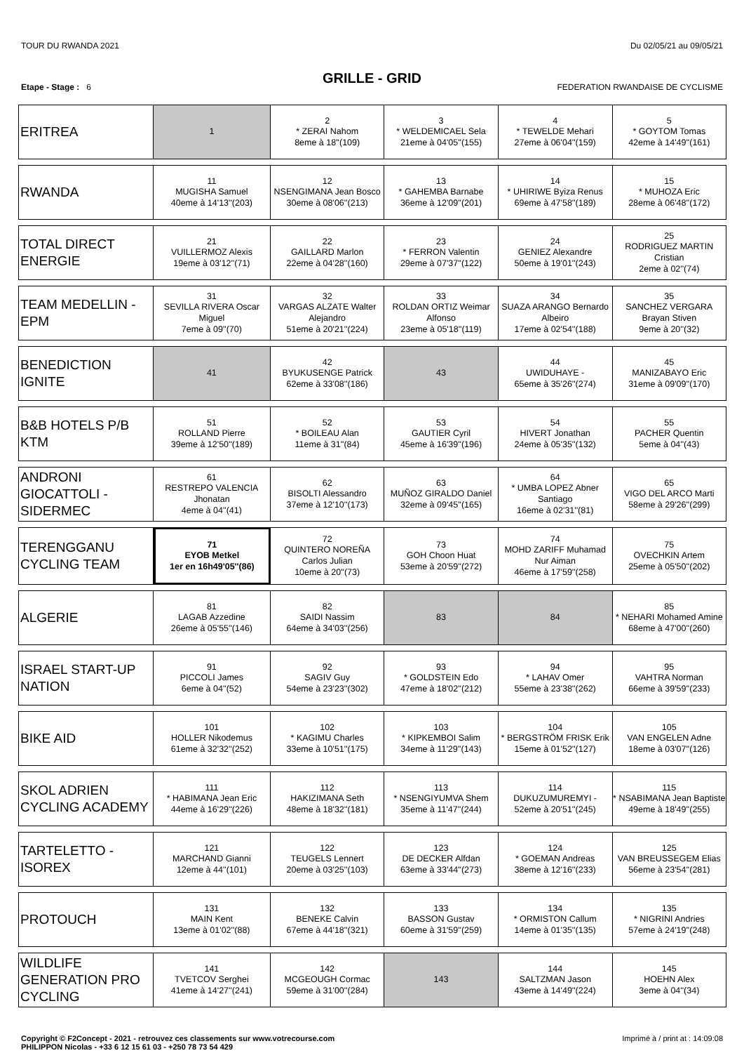TOUR DU RWANDA 2021 Du 02/05/21 au 09/05/21
GRILLE - GRID
Etape - Stage : 6 FEDERATION RWANDAISE DE CYCLISME
| ERITREA | 1 | 2 * ZERAI Nahom 8eme à 18''(109) | 3 * WELDEMICAEL Sela 21eme à 04'05''(155) | 4 * TEWELDE Mehari 27eme à 06'04''(159) | 5 * GOYTOM Tomas 42eme à 14'49''(161) |
| RWANDA | 11 MUGISHA Samuel 40eme à 14'13''(203) | 12 NSENGIMANA Jean Bosco 30eme à 08'06''(213) | 13 * GAHEMBA Barnabe 36eme à 12'09''(201) | 14 * UHIRIWE Byiza Renus 69eme à 47'58''(189) | 15 * MUHOZA Eric 28eme à 06'48''(172) |
| TOTAL DIRECT ENERGIE | 21 VUILLERMOZ Alexis 19eme à 03'12''(71) | 22 GAILLARD Marlon 22eme à 04'28''(160) | 23 * FERRON Valentin 29eme à 07'37''(122) | 24 GENIEZ Alexandre 50eme à 19'01''(243) | 25 RODRIGUEZ MARTIN Cristian 2eme à 02''(74) |
| TEAM MEDELLIN - EPM | 31 SEVILLA RIVERA Oscar Miguel 7eme à 09''(70) | 32 VARGAS ALZATE Walter Alejandro 51eme à 20'21''(224) | 33 ROLDAN ORTIZ Weimar Alfonso 23eme à 05'18''(119) | 34 SUAZA ARANGO Bernardo Albeiro 17eme à 02'54''(188) | 35 SANCHEZ VERGARA Brayan Stiven 9eme à 20''(32) |
| BENEDICTION IGNITE | 41 | 42 BYUKUSENGE Patrick 62eme à 33'08''(186) | 43 | 44 UWIDUHAYE - 65eme à 35'26''(274) | 45 MANIZABAYO Eric 31eme à 09'09''(170) |
| B&B HOTELS P/B KTM | 51 ROLLAND Pierre 39eme à 12'50''(189) | 52 * BOILEAU Alan 11eme à 31''(84) | 53 GAUTIER Cyril 45eme à 16'39''(196) | 54 HIVERT Jonathan 24eme à 05'35''(132) | 55 PACHER Quentin 5eme à 04''(43) |
| ANDRONI GIOCATTOLI - SIDERMEC | 61 RESTREPO VALENCIA Jhonatan 4eme à 04''(41) | 62 BISOLTI Alessandro 37eme à 12'10''(173) | 63 MUÑOZ GIRALDO Daniel 32eme à 09'45''(165) | 64 * UMBA LOPEZ Abner Santiago 16eme à 02'31''(81) | 65 VIGO DEL ARCO Marti 58eme à 29'26''(299) |
| TERENGGANU CYCLING TEAM | 71 EYOB Metkel 1er en 16h49'05''(86) | 72 QUINTERO NOREÑA Carlos Julian 10eme à 20''(73) | 73 GOH Choon Huat 53eme à 20'59''(272) | 74 MOHD ZARIFF Muhamad Nur Aiman 46eme à 17'59''(258) | 75 OVECHKIN Artem 25eme à 05'50''(202) |
| ALGERIE | 81 LAGAB Azzedine 26eme à 05'55''(146) | 82 SAIDI Nassim 64eme à 34'03''(256) | 83 | 84 | 85 * NEHARI Mohamed Amine 68eme à 47'00''(260) |
| ISRAEL START-UP NATION | 91 PICCOLI James 6eme à 04''(52) | 92 SAGIV Guy 54eme à 23'23''(302) | 93 * GOLDSTEIN Edo 47eme à 18'02''(212) | 94 * LAHAV Omer 55eme à 23'38''(262) | 95 VAHTRA Norman 66eme à 39'59''(233) |
| BIKE AID | 101 HOLLER Nikodemus 61eme à 32'32''(252) | 102 * KAGIMU Charles 33eme à 10'51''(175) | 103 * KIPKEMBOI Salim 34eme à 11'29''(143) | 104 * BERGSTRÖM FRISK Erik 15eme à 01'52''(127) | 105 VAN ENGELEN Adne 18eme à 03'07''(126) |
| SKOL ADRIEN CYCLING ACADEMY | 111 * HABIMANA Jean Eric 44eme à 16'29''(226) | 112 HAKIZIMANA Seth 48eme à 18'32''(181) | 113 * NSENGIYUMVA Shem 35eme à 11'47''(244) | 114 DUKUZUMUREMYI - 52eme à 20'51''(245) | 115 * NSABIMANA Jean Baptiste 49eme à 18'49''(255) |
| TARTELETTO - ISOREX | 121 MARCHAND Gianni 12eme à 44''(101) | 122 TEUGELS Lennert 20eme à 03'25''(103) | 123 DE DECKER Alfdan 63eme à 33'44''(273) | 124 * GOEMAN Andreas 38eme à 12'16''(233) | 125 VAN BREUSSEGEM Elias 56eme à 23'54''(281) |
| PROTOUCH | 131 MAIN Kent 13eme à 01'02''(88) | 132 BENEKE Calvin 67eme à 44'18''(321) | 133 BASSON Gustav 60eme à 31'59''(259) | 134 * ORMISTON Callum 14eme à 01'35''(135) | 135 * NIGRINI Andries 57eme à 24'19''(248) |
| WILDLIFE GENERATION PRO CYCLING | 141 TVETCOV Serghei 41eme à 14'27''(241) | 142 MCGEOUGH Cormac 59eme à 31'00''(284) | 143 | 144 SALTZMAN Jason 43eme à 14'49''(224) | 145 HOEHN Alex 3eme à 04''(34) |
Copyright © F2Concept - 2021 - retrouvez ces classements sur www.votrecourse.com
PHILIPPON Nicolas - +33 6 12 15 61 03 - +250 78 73 54 429 Imprimé à / print at : 14:09:08